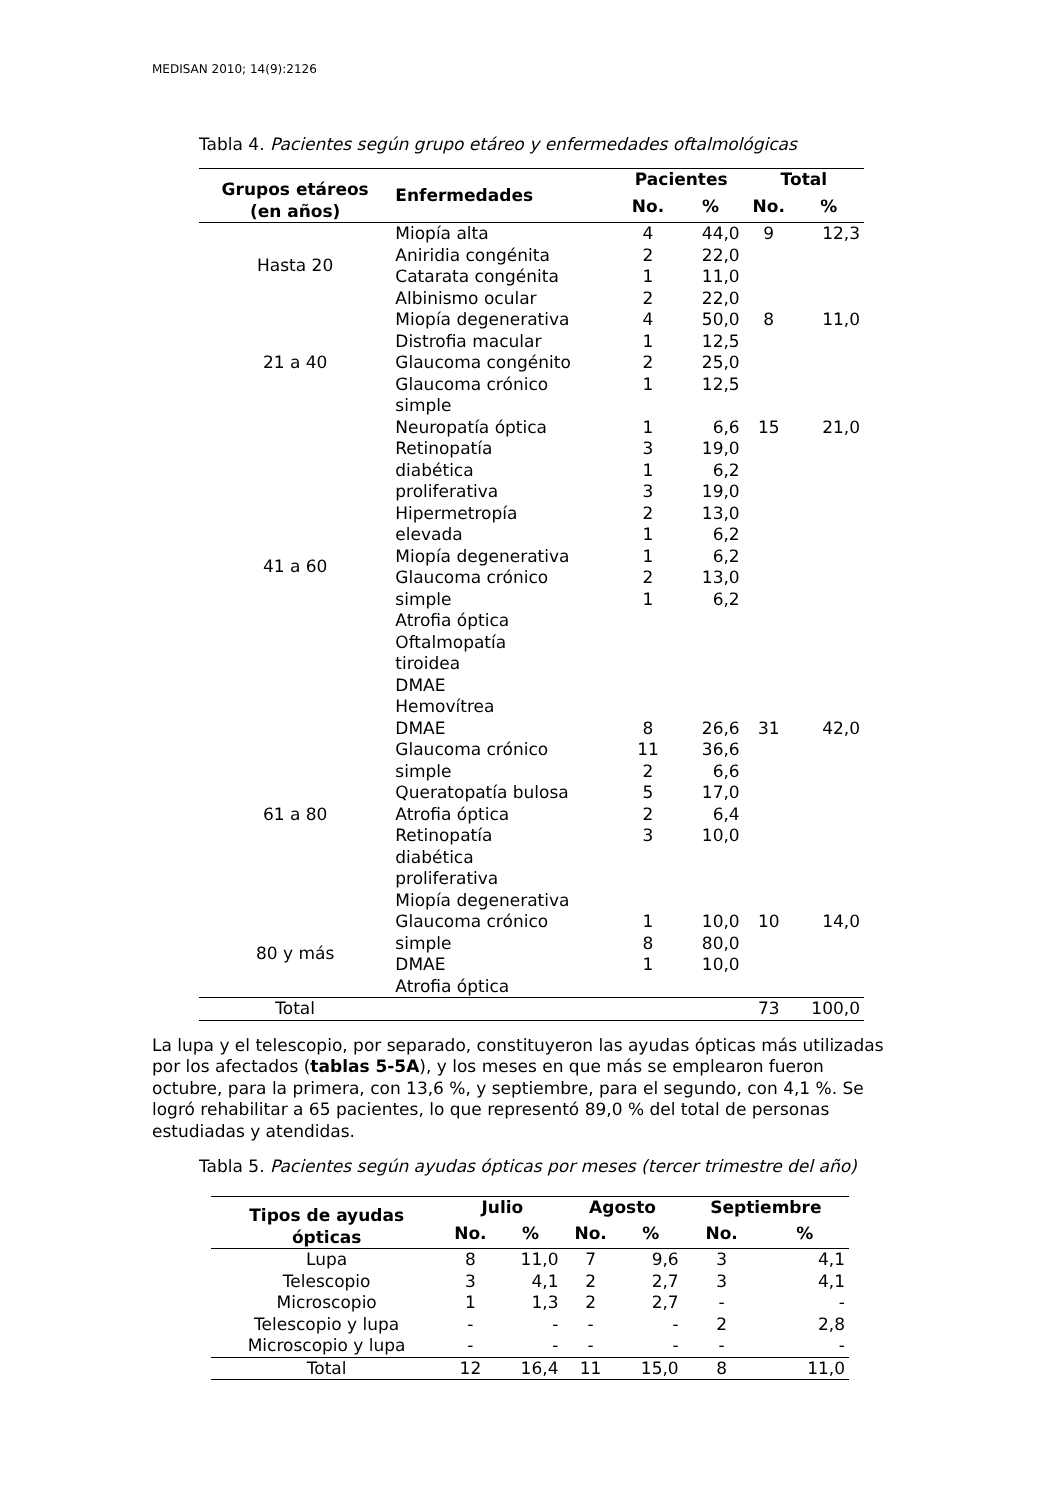MEDISAN 2010; 14(9):2126
Tabla 4. Pacientes según grupo etáreo y enfermedades oftalmológicas
| Grupos etáreos (en años) | Enfermedades | Pacientes | | Total | |
| --- | --- | --- | --- | --- | --- |
| | | No. | % | No. | % |
| Hasta 20 | Miopía alta Aniridia congénita Catarata congénita Albinismo ocular | 4 2 1 2 | 44,0 22,0 11,0 22,0 | 9 | 12,3 |
| 21 a 40 | Miopía degenerativa Distrofia macular Glaucoma congénito Glaucoma crónico simple | 4 1 2 1 | 50,0 12,5 25,0 12,5 | 8 | 11,0 |
| 41 a 60 | Neuropatía óptica Retinopatía diabética proliferativa Hipermetropía elevada Miopía degenerativa Glaucoma crónico simple Atrofia óptica Oftalmopatía tiroidea DMAE Hemovítrea | 1 3 1 3 2 1 1 2 1 | 6,6 19,0 6,2 19,0 13,0 6,2 6,2 13,0 6,2 | 15 | 21,0 |
| 61 a 80 | DMAE Glaucoma crónico simple Queratopatía bulosa Atrofia óptica Retinopatía diabética proliferativa Miopía degenerativa | 8 11 2 5 2 3 | 26,6 36,6 6,6 17,0 6,4 10,0 | 31 | 42,0 |
| 80 y más | Glaucoma crónico simple DMAE Atrofia óptica | 1 8 1 | 10,0 80,0 10,0 | 10 | 14,0 |
| Total | | | | 73 | 100,0 |
La lupa y el telescopio, por separado, constituyeron las ayudas ópticas más utilizadas por los afectados (tablas 5-5A), y los meses en que más se emplearon fueron octubre, para la primera, con 13,6 %, y septiembre, para el segundo, con 4,1 %. Se logró rehabilitar a 65 pacientes, lo que representó 89,0 % del total de personas estudiadas y atendidas.
Tabla 5. Pacientes según ayudas ópticas por meses (tercer trimestre del año)
| Tipos de ayudas ópticas | Julio | | Agosto | | Septiembre | |
| --- | --- | --- | --- | --- | --- | --- |
| | No. | % | No. | % | No. | % |
| Lupa | 8 | 11,0 | 7 | 9,6 | 3 | 4,1 |
| Telescopio | 3 | 4,1 | 2 | 2,7 | 3 | 4,1 |
| Microscopio | 1 | 1,3 | 2 | 2,7 | - | - |
| Telescopio y lupa | - | - | - | - | 2 | 2,8 |
| Microscopio y lupa | - | - | - | - | - | - |
| Total | 12 | 16,4 | 11 | 15,0 | 8 | 11,0 |